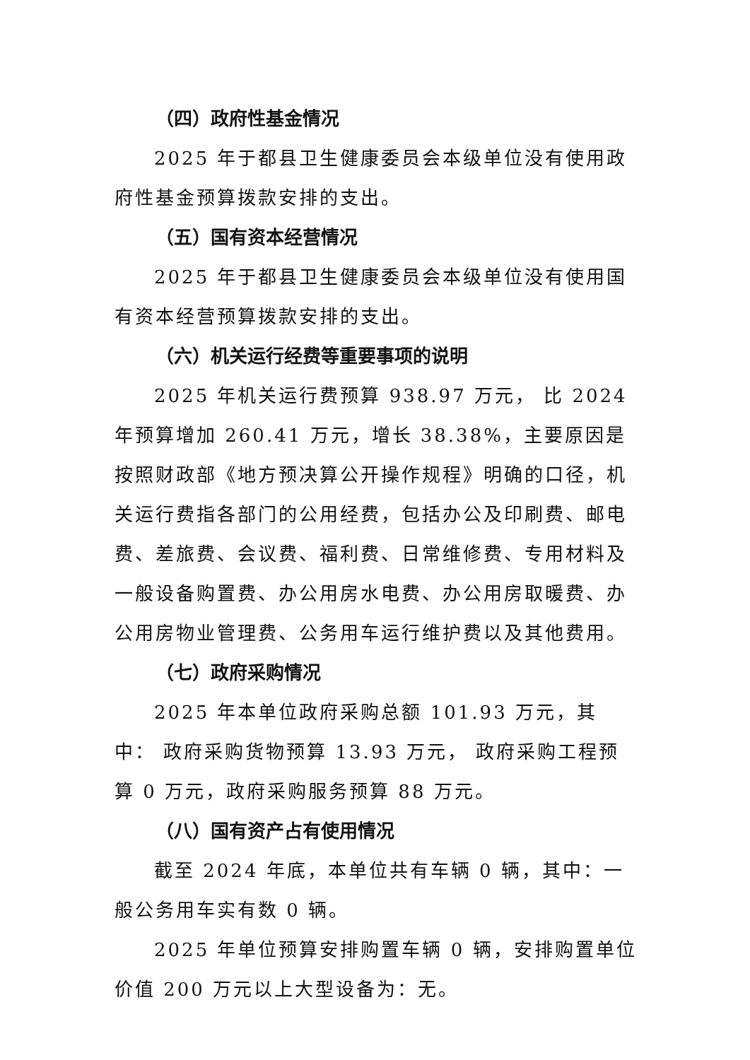（四）政府性基金情况
2025 年于都县卫生健康委员会本级单位没有使用政府性基金预算拨款安排的支出。
（五）国有资本经营情况
2025 年于都县卫生健康委员会本级单位没有使用国有资本经营预算拨款安排的支出。
（六）机关运行经费等重要事项的说明
2025 年机关运行费预算 938.97 万元， 比 2024 年预算增加 260.41 万元，增长 38.38%，主要原因是按照财政部《地方预决算公开操作规程》明确的口径，机关运行费指各部门的公用经费，包括办公及印刷费、邮电费、差旅费、会议费、福利费、日常维修费、专用材料及一般设备购置费、办公用房水电费、办公用房取暖费、办公用房物业管理费、公务用车运行维护费以及其他费用。
（七）政府采购情况
2025 年本单位政府采购总额 101.93 万元，其中： 政府采购货物预算 13.93 万元， 政府采购工程预算 0 万元，政府采购服务预算 88 万元。
（八）国有资产占有使用情况
截至 2024 年底，本单位共有车辆 0 辆，其中：一般公务用车实有数 0 辆。
2025 年单位预算安排购置车辆 0 辆，安排购置单位价值 200 万元以上大型设备为：无。